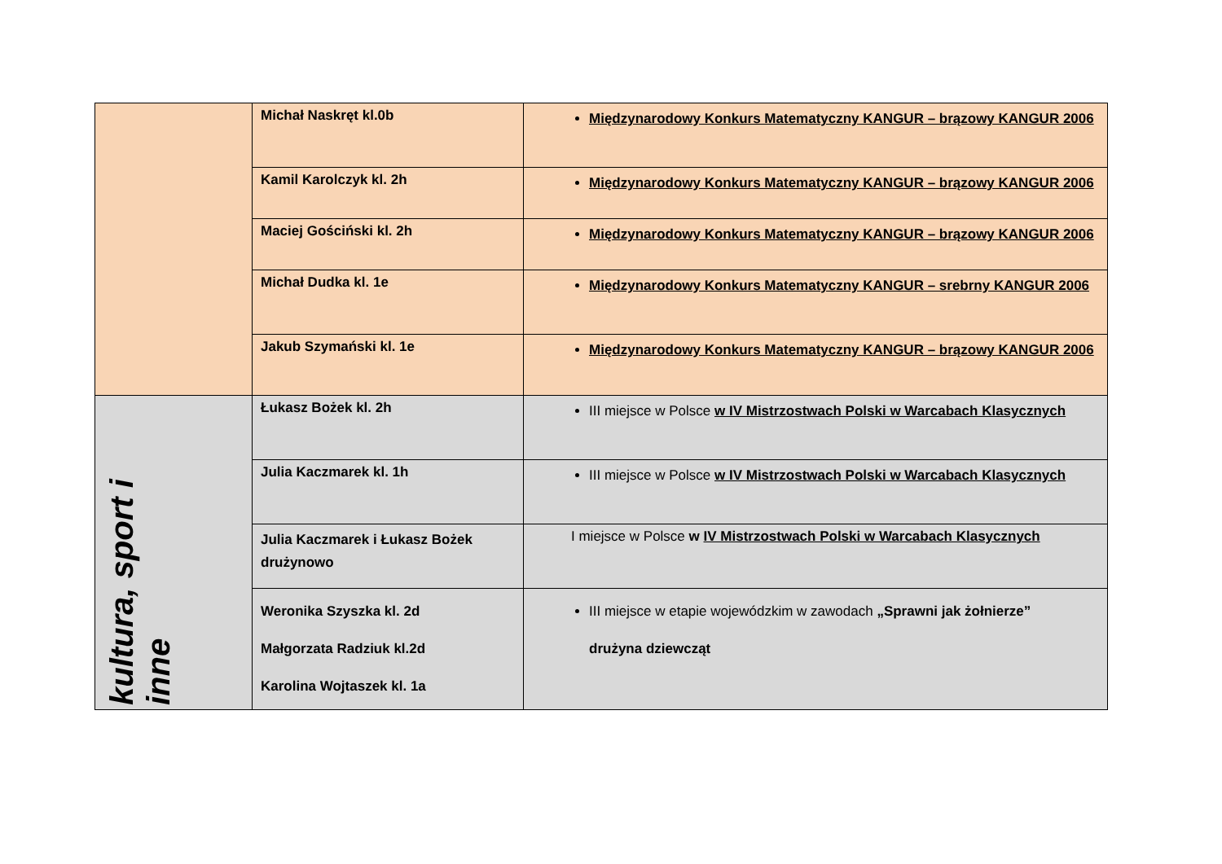| | Michał Naskręt kl.0b | Międzynarodowy Konkurs Matematyczny KANGUR – brązowy KANGUR 2006 |
| | Kamil Karolczyk kl. 2h | Międzynarodowy Konkurs Matematyczny KANGUR – brązowy KANGUR 2006 |
| | Maciej Gościński kl. 2h | Międzynarodowy Konkurs Matematyczny KANGUR – brązowy KANGUR 2006 |
| | Michał Dudka kl. 1e | Międzynarodowy Konkurs Matematyczny KANGUR – srebrny KANGUR 2006 |
| | Jakub Szymański kl. 1e | Międzynarodowy Konkurs Matematyczny KANGUR – brązowy KANGUR 2006 |
| kultura, sport i inne | Łukasz Bożek kl. 2h | III miejsce w Polsce w IV Mistrzostwach Polski w Warcabach Klasycznych |
| | Julia Kaczmarek kl. 1h | III miejsce w Polsce w IV Mistrzostwach Polski w Warcabach Klasycznych |
| | Julia Kaczmarek i Łukasz Bożek drużynowo | I miejsce w Polsce w IV Mistrzostwach Polski w Warcabach Klasycznych |
| | Weronika Szyszka kl. 2d Małgorzata Radziuk kl.2d Karolina Wojtaszek kl. 1a | III miejsce w etapie wojewódzkim w zawodach „Sprawni jak żołnierze” drużyna dziewcząt |